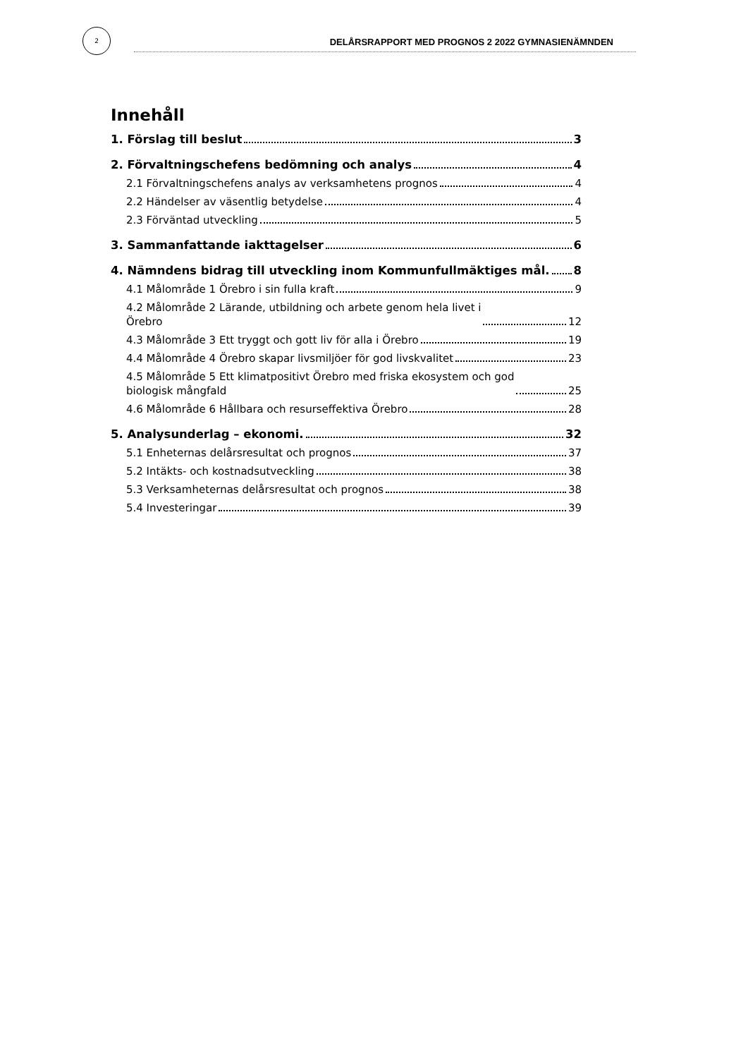2
DELÅRSRAPPORT MED PROGNOS 2 2022 GYMNASIENÄMNDEN
Innehåll
1. Förslag till beslut 3
2. Förvaltningschefens bedömning och analys 4
2.1 Förvaltningschefens analys av verksamhetens prognos 4
2.2 Händelser av väsentlig betydelse 4
2.3 Förväntad utveckling 5
3. Sammanfattande iakttagelser 6
4. Nämndens bidrag till utveckling inom Kommunfullmäktiges mål. 8
4.1 Målområde 1 Örebro i sin fulla kraft 9
4.2 Målområde 2 Lärande, utbildning och arbete genom hela livet i
Örebro 12
4.3 Målområde 3 Ett tryggt och gott liv för alla i Örebro 19
4.4 Målområde 4 Örebro skapar livsmiljöer för god livskvalitet 23
4.5 Målområde 5 Ett klimatpositivt Örebro med friska ekosystem och god
biologisk mångfald 25
4.6 Målområde 6 Hållbara och resurseffektiva Örebro 28
5. Analysunderlag – ekonomi. 32
5.1 Enheternas delårsresultat och prognos 37
5.2 Intäkts- och kostnadsutveckling 38
5.3 Verksamheternas delårsresultat och prognos 38
5.4 Investeringar 39